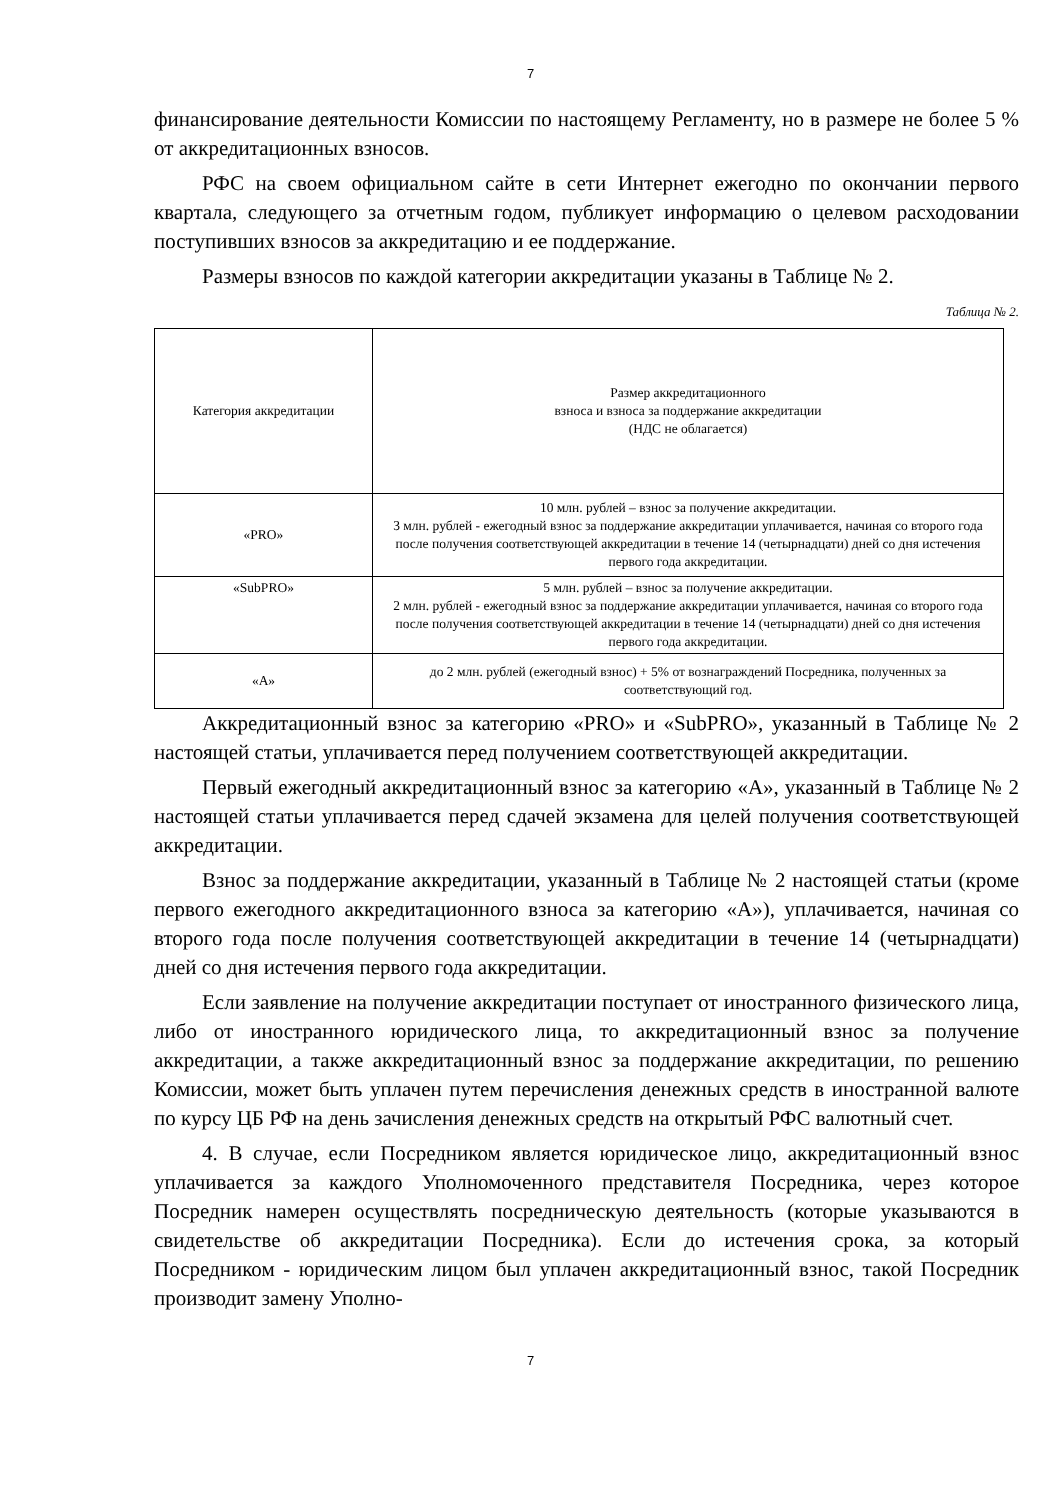7
финансирование деятельности Комиссии по настоящему Регламенту, но в размере не более 5 % от аккредитационных взносов.
РФС на своем официальном сайте в сети Интернет ежегодно по окончании первого квартала, следующего за отчетным годом, публикует информацию о целевом расходовании поступивших взносов за аккредитацию и ее поддержание.
Размеры взносов по каждой категории аккредитации указаны в Таблице № 2.
Таблица № 2.
| Категория аккредитации | Размер аккредитационного взноса и взноса за поддержание аккредитации (НДС не облагается) |
| «PRO» | 10 млн. рублей – взнос за получение аккредитации. 3 млн. рублей - ежегодный взнос за поддержание аккредитации уплачивается, начиная со второго года после получения соответствующей аккредитации в течение 14 (четырнадцати) дней со дня истечения первого года аккредитации. |
| «SubPRO» | 5 млн. рублей – взнос за получение аккредитации. 2 млн. рублей - ежегодный взнос за поддержание аккредитации уплачивается, начиная со второго года после получения соответствующей аккредитации в течение 14 (четырнадцати) дней со дня истечения первого года аккредитации. |
| «А» | до 2 млн. рублей (ежегодный взнос) + 5% от вознаграждений Посредника, полученных за соответствующий год. |
Аккредитационный взнос за категорию «PRO» и «SubPRO», указанный в Таблице № 2 настоящей статьи, уплачивается перед получением соответствующей аккредитации.
Первый ежегодный аккредитационный взнос за категорию «А», указанный в Таблице № 2 настоящей статьи уплачивается перед сдачей экзамена для целей получения соответствующей аккредитации.
Взнос за поддержание аккредитации, указанный в Таблице № 2 настоящей статьи (кроме первого ежегодного аккредитационного взноса за категорию «А»), уплачивается, начиная со второго года после получения соответствующей аккредитации в течение 14 (четырнадцати) дней со дня истечения первого года аккредитации.
Если заявление на получение аккредитации поступает от иностранного физического лица, либо от иностранного юридического лица, то аккредитационный взнос за получение аккредитации, а также аккредитационный взнос за поддержание аккредитации, по решению Комиссии, может быть уплачен путем перечисления денежных средств в иностранной валюте по курсу ЦБ РФ на день зачисления денежных средств на открытый РФС валютный счет.
4. В случае, если Посредником является юридическое лицо, аккредитационный взнос уплачивается за каждого Уполномоченного представителя Посредника, через которое Посредник намерен осуществлять посредническую деятельность (которые указываются в свидетельстве об аккредитации Посредника). Если до истечения срока, за который Посредником - юридическим лицом был уплачен аккредитационный взнос, такой Посредник производит замену Уполно-
7